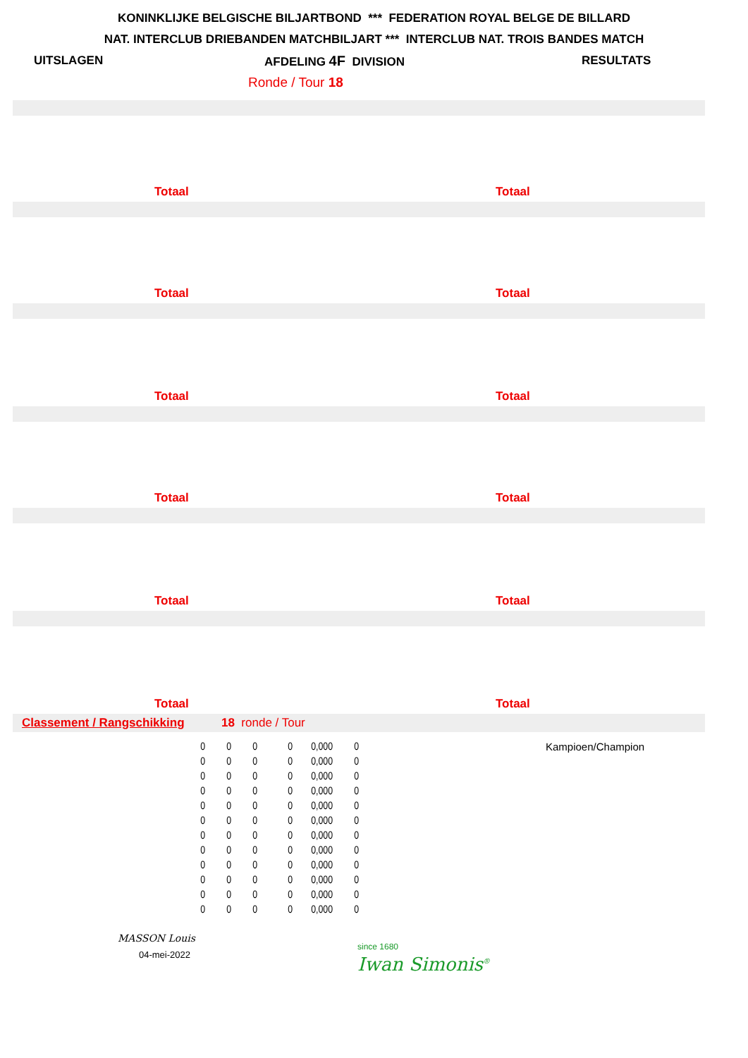KONINKLIJKE BELGISCHE BILJARTBOND *** FEDERATION ROYAL BELGE DE BILLARD
NAT. INTERCLUB DRIEBANDEN MATCHBILJART *** INTERCLUB NAT. TROIS BANDES MATCH
UITSLAGEN AFDELING 4F DIVISION RESULTATS
Ronde / Tour 18
Totaal Totaal
Totaal Totaal
Totaal Totaal
Totaal Totaal
Totaal Totaal
Totaal Totaal
Classement / Rangschikking 18 ronde / Tour
| 0 | 0 | 0 | 0 | 0,000 | 0 |
| 0 | 0 | 0 | 0 | 0,000 | 0 |
| 0 | 0 | 0 | 0 | 0,000 | 0 |
| 0 | 0 | 0 | 0 | 0,000 | 0 |
| 0 | 0 | 0 | 0 | 0,000 | 0 |
| 0 | 0 | 0 | 0 | 0,000 | 0 |
| 0 | 0 | 0 | 0 | 0,000 | 0 |
| 0 | 0 | 0 | 0 | 0,000 | 0 |
| 0 | 0 | 0 | 0 | 0,000 | 0 |
| 0 | 0 | 0 | 0 | 0,000 | 0 |
| 0 | 0 | 0 | 0 | 0,000 | 0 |
| 0 | 0 | 0 | 0 | 0,000 | 0 |
Kampioen/Champion
MASSON Louis
04-mei-2022
since 1680
Iwan Simonis<sup>®</sup>